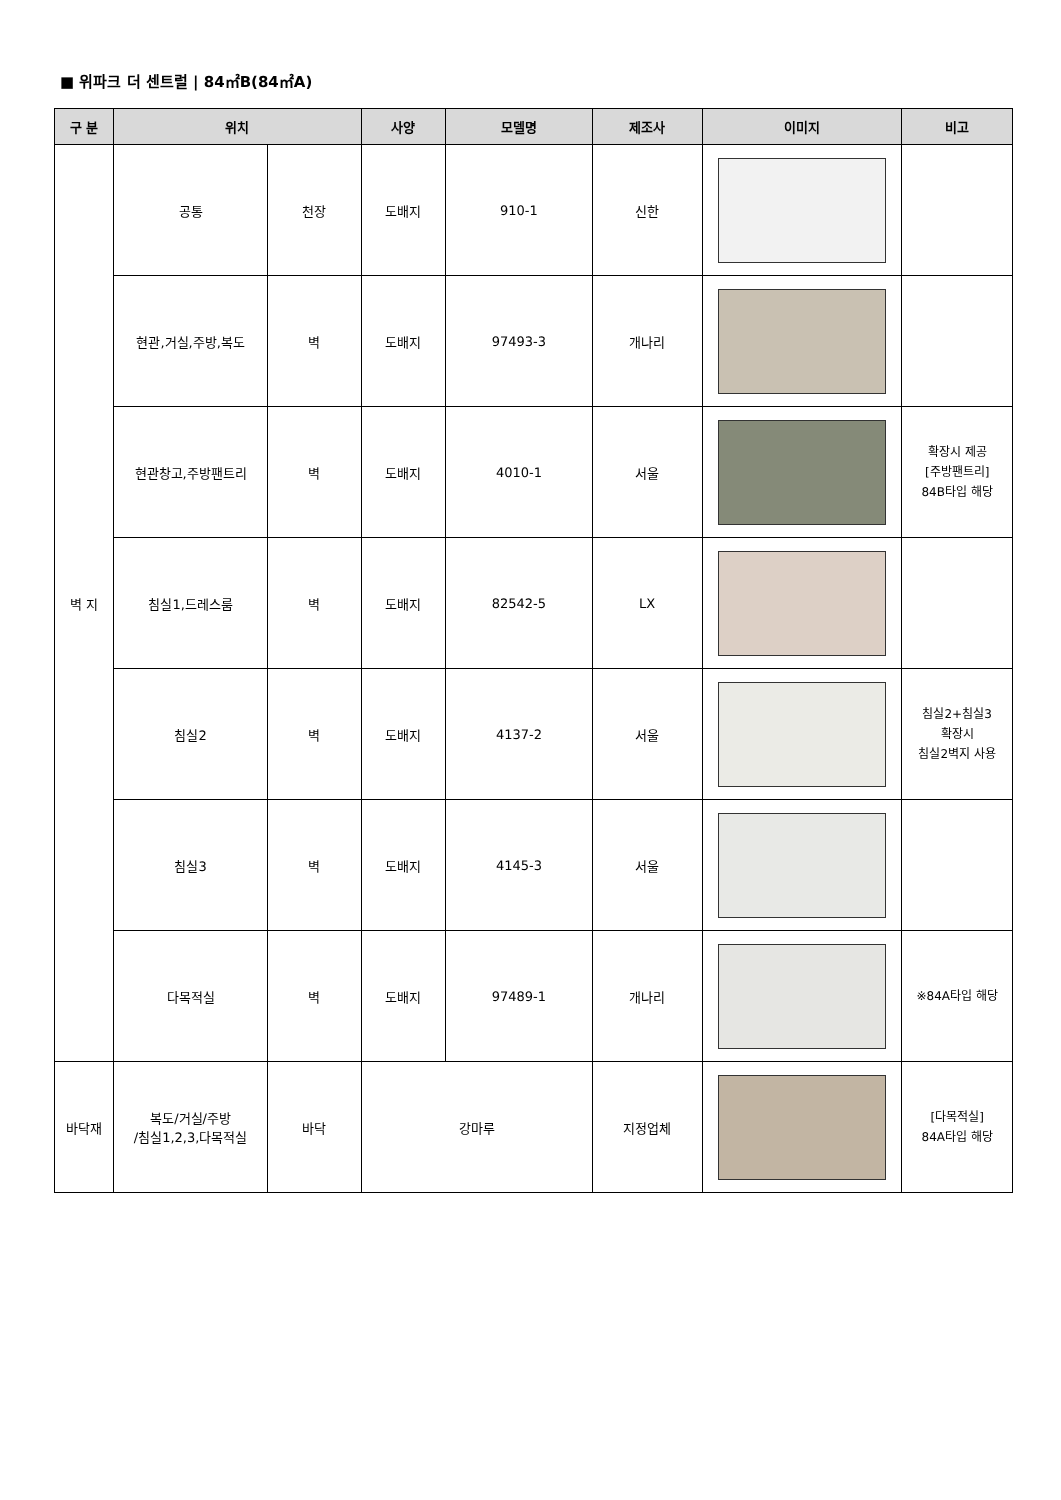■ 위파크 더 센트럴 | 84㎡B(84㎡A)
| 구 분 | 위치 | | 사양 | 모델명 | 제조사 | 이미지 | 비고 |
| --- | --- | --- | --- | --- | --- | --- | --- |
| 벽 지 | 공통 | 천장 | 도배지 | 910-1 | 신한 | | |
| | 현관,거실,주방,복도 | 벽 | 도배지 | 97493-3 | 개나리 | | |
| | 현관창고,주방팬트리 | 벽 | 도배지 | 4010-1 | 서울 | | 확장시 제공 [주방팬트리] 84B타입 해당 |
| | 침실1,드레스룸 | 벽 | 도배지 | 82542-5 | LX | | |
| | 침실2 | 벽 | 도배지 | 4137-2 | 서울 | | 침실2+침실3 확장시 침실2벽지 사용 |
| | 침실3 | 벽 | 도배지 | 4145-3 | 서울 | | |
| | 다목적실 | 벽 | 도배지 | 97489-1 | 개나리 | | ※84A타입 해당 |
| 바닥재 | 복도/거실/주방 /침실1,2,3,다목적실 | 바닥 | 강마루 | | 지정업체 | | [다목적실] 84A타입 해당 |